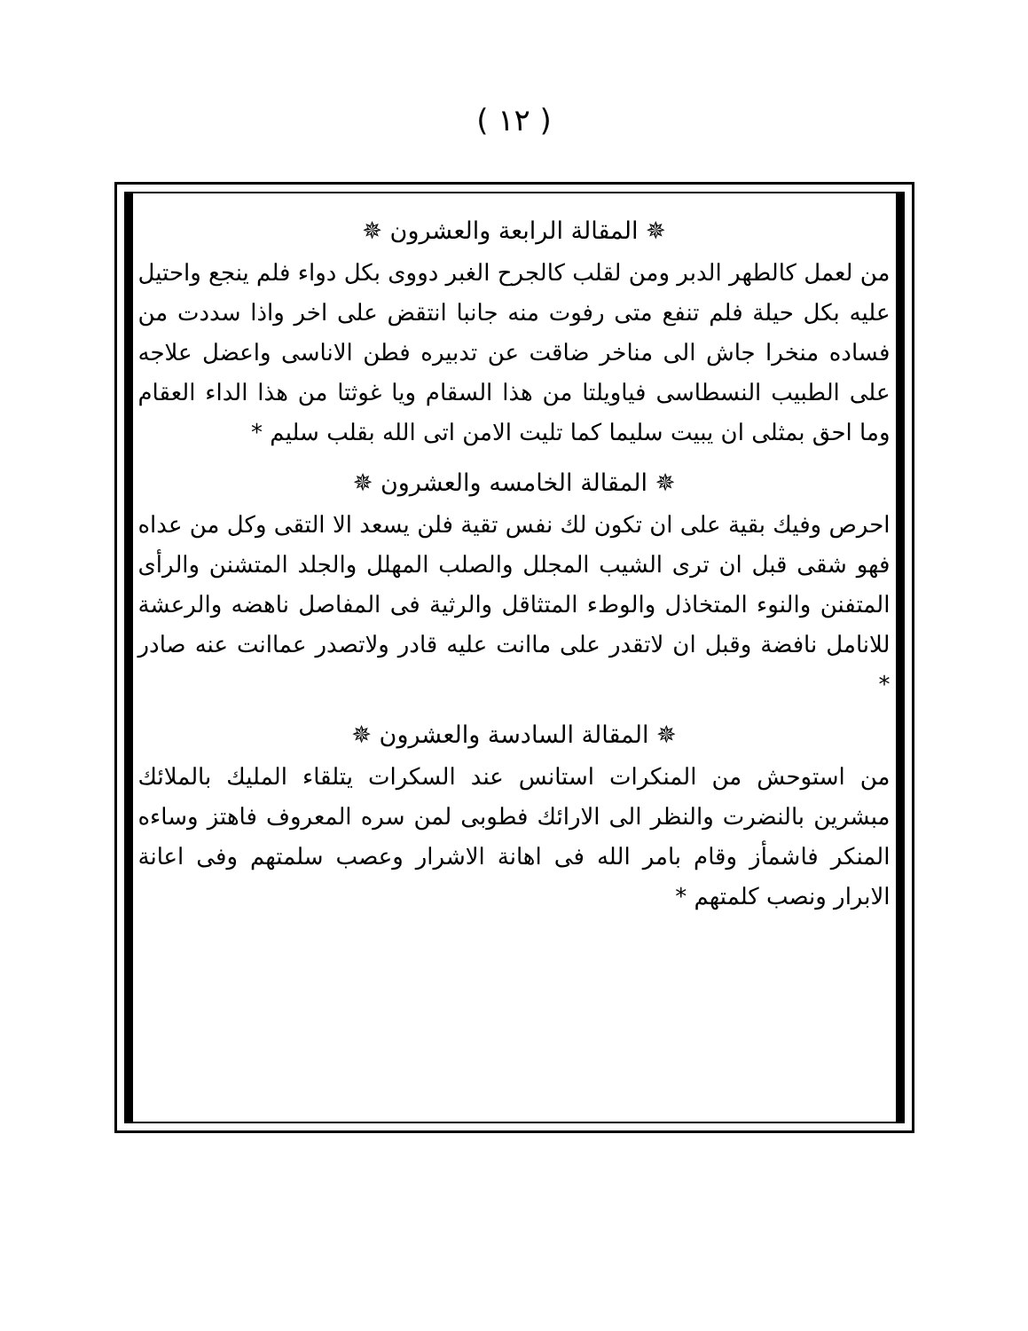( ١٢ )
✵ المقالة الرابعة والعشرون ✵
من لعمل كالطهر الدبر ومن لقلب كالجرح الغبر دووى بكل دواء فلم ينجع واحتيل عليه بكل حيلة فلم تنفع متى رفوت منه جانبا انتقض على اخر واذا سددت من فساده منخرا جاش الى مناخر ضاقت عن تدبيره فطن الاناسى واعضل علاجه على الطبيب النسطاسى فياويلتا من هذا السقام ويا غوثتا من هذا الداء العقام وما احق بمثلى ان يبيت سليما كما تليت الامن اتى الله بقلب سليم *
✵ المقالة الخامسه والعشرون ✵
احرص وفيك بقية على ان تكون لك نفس تقية فلن يسعد الا التقى وكل من عداه فهو شقى قبل ان ترى الشيب المجلل والصلب المهلل والجلد المتشنن والرأى المتفنن والنوء المتخاذل والوطء المتثاقل والرثية فى المفاصل ناهضه والرعشة للانامل نافضة وقبل ان لاتقدر على ماانت عليه قادر ولاتصدر عماانت عنه صادر *
✵ المقالة السادسة والعشرون ✵
من استوحش من المنكرات استانس عند السكرات يتلقاء المليك بالملائك مبشرين بالنضرت والنظر الى الارائك فطوبى لمن سره المعروف فاهتز وساءه المنكر فاشمأز وقام بامر الله فى اهانة الاشرار وعصب سلمتهم وفى اعانة الابرار ونصب كلمتهم *